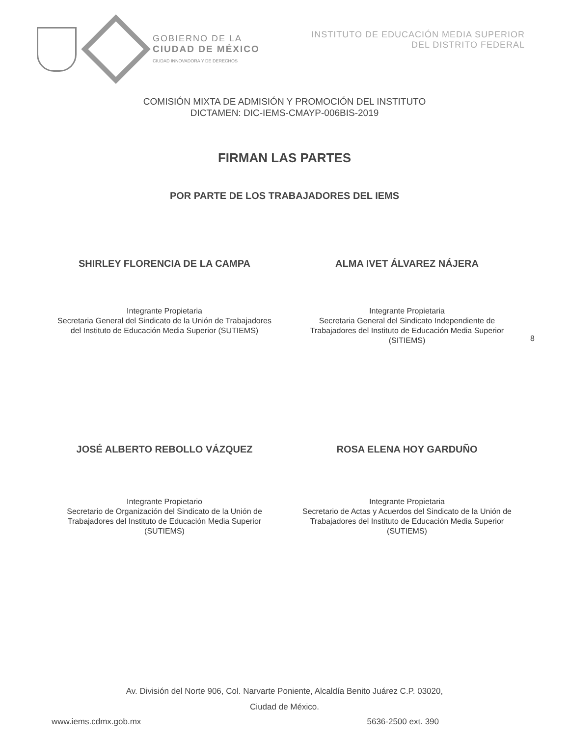GOBIERNO DE LA
CIUDAD DE MÉXICO
CIUDAD INNOVADORA Y DE DERECHOS
INSTITUTO DE EDUCACIÓN MEDIA SUPERIOR
DEL DISTRITO FEDERAL
COMISIÓN MIXTA DE ADMISIÓN Y PROMOCIÓN DEL INSTITUTO
DICTAMEN: DIC-IEMS-CMAYP-006BIS-2019
FIRMAN LAS PARTES
POR PARTE DE LOS TRABAJADORES DEL IEMS
SHIRLEY FLORENCIA DE LA CAMPA
Integrante Propietaria
Secretaria General del Sindicato de la Unión de Trabajadores del Instituto de Educación Media Superior (SUTIEMS)
ALMA IVET ÁLVAREZ NÁJERA
Integrante Propietaria
Secretaria General del Sindicato Independiente de Trabajadores del Instituto de Educación Media Superior (SITIEMS)
8
JOSÉ ALBERTO REBOLLO VÁZQUEZ
Integrante Propietario
Secretario de Organización del Sindicato de la Unión de Trabajadores del Instituto de Educación Media Superior (SUTIEMS)
ROSA ELENA HOY GARDUÑO
Integrante Propietaria
Secretario de Actas y Acuerdos del Sindicato de la Unión de Trabajadores del Instituto de Educación Media Superior (SUTIEMS)
Av. División del Norte 906, Col. Narvarte Poniente, Alcaldía Benito Juárez C.P. 03020,
Ciudad de México.
www.iems.cdmx.gob.mx 5636-2500 ext. 390